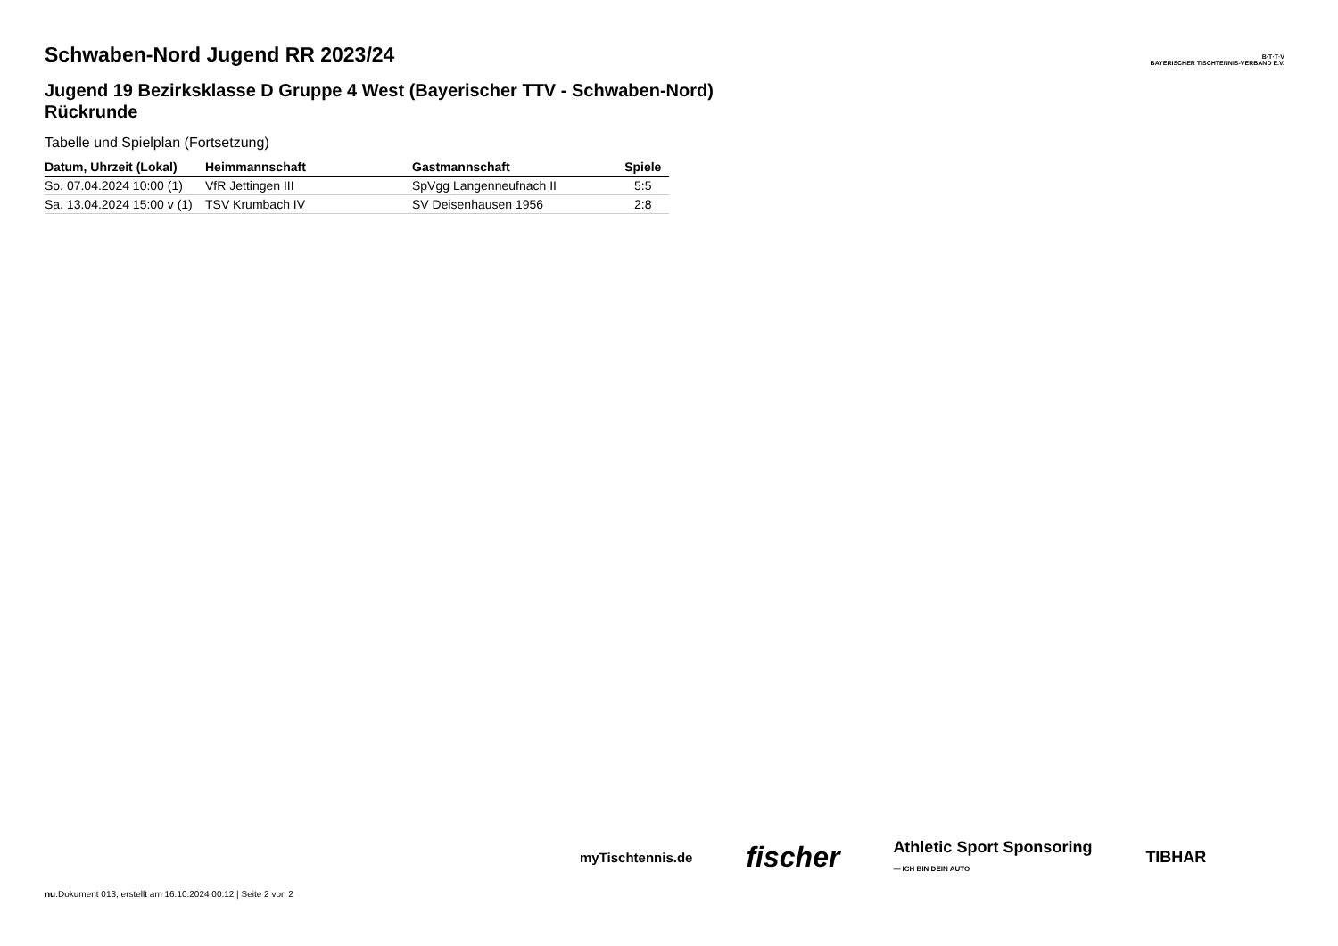B·T·T·V
BAYERISCHER TISCHTENNIS-VERBAND E.V.
Schwaben-Nord Jugend RR 2023/24
Jugend 19 Bezirksklasse D Gruppe 4 West (Bayerischer TTV - Schwaben-Nord) Rückrunde
Tabelle und Spielplan (Fortsetzung)
| Datum, Uhrzeit (Lokal) | Heimmannschaft | Gastmannschaft | Spiele |
| --- | --- | --- | --- |
| So. 07.04.2024 10:00 (1) | VfR Jettingen III | SpVgg Langenneufnach II | 5:5 |
| Sa. 13.04.2024 15:00 v (1) | TSV Krumbach IV | SV Deisenhausen 1956 | 2:8 |
myTischtennis.de fischer Athletic Sport Sponsoring
— ICH BIN DEIN AUTO TIBHAR
nu.Dokument 013, erstellt am 16.10.2024 00:12 | Seite 2 von 2